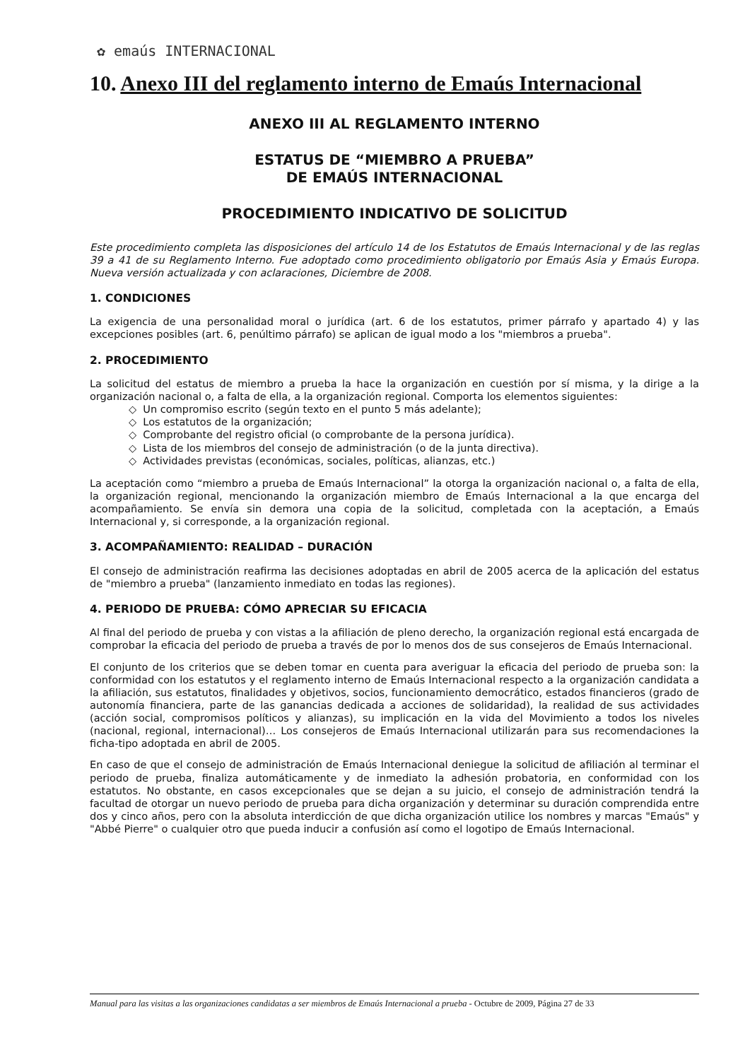✿ emaús INTERNACIONAL
10. Anexo III del reglamento interno de Emaús Internacional
ANEXO III AL REGLAMENTO INTERNO
ESTATUS DE “MIEMBRO A PRUEBA”
DE EMAÚS INTERNACIONAL
PROCEDIMIENTO INDICATIVO DE SOLICITUD
Este procedimiento completa las disposiciones del artículo 14 de los Estatutos de Emaús Internacional y de las reglas 39 a 41 de su Reglamento Interno. Fue adoptado como procedimiento obligatorio por Emaús Asia y Emaús Europa. Nueva versión actualizada y con aclaraciones, Diciembre de 2008.
1. CONDICIONES
La exigencia de una personalidad moral o jurídica (art. 6 de los estatutos, primer párrafo y apartado 4) y las excepciones posibles (art. 6, penúltimo párrafo) se aplican de igual modo a los "miembros a prueba".
2. PROCEDIMIENTO
La solicitud del estatus de miembro a prueba la hace la organización en cuestión por sí misma, y la dirige a la organización nacional o, a falta de ella, a la organización regional. Comporta los elementos siguientes:
◇ Un compromiso escrito (según texto en el punto 5 más adelante);
◇ Los estatutos de la organización;
◇ Comprobante del registro oficial (o comprobante de la persona jurídica).
◇ Lista de los miembros del consejo de administración (o de la junta directiva).
◇ Actividades previstas (económicas, sociales, políticas, alianzas, etc.)
La aceptación como “miembro a prueba de Emaús Internacional” la otorga la organización nacional o, a falta de ella, la organización regional, mencionando la organización miembro de Emaús Internacional a la que encarga del acompañamiento. Se envía sin demora una copia de la solicitud, completada con la aceptación, a Emaús Internacional y, si corresponde, a la organización regional.
3. ACOMPAÑAMIENTO: REALIDAD – DURACIÓN
El consejo de administración reafirma las decisiones adoptadas en abril de 2005 acerca de la aplicación del estatus de "miembro a prueba" (lanzamiento inmediato en todas las regiones).
4. PERIODO DE PRUEBA: CÓMO APRECIAR SU EFICACIA
Al final del periodo de prueba y con vistas a la afiliación de pleno derecho, la organización regional está encargada de comprobar la eficacia del periodo de prueba a través de por lo menos dos de sus consejeros de Emaús Internacional.
El conjunto de los criterios que se deben tomar en cuenta para averiguar la eficacia del periodo de prueba son: la conformidad con los estatutos y el reglamento interno de Emaús Internacional respecto a la organización candidata a la afiliación, sus estatutos, finalidades y objetivos, socios, funcionamiento democrático, estados financieros (grado de autonomía financiera, parte de las ganancias dedicada a acciones de solidaridad), la realidad de sus actividades (acción social, compromisos políticos y alianzas), su implicación en la vida del Movimiento a todos los niveles (nacional, regional, internacional)… Los consejeros de Emaús Internacional utilizarán para sus recomendaciones la ficha-tipo adoptada en abril de 2005.
En caso de que el consejo de administración de Emaús Internacional deniegue la solicitud de afiliación al terminar el periodo de prueba, finaliza automáticamente y de inmediato la adhesión probatoria, en conformidad con los estatutos. No obstante, en casos excepcionales que se dejan a su juicio, el consejo de administración tendrá la facultad de otorgar un nuevo periodo de prueba para dicha organización y determinar su duración comprendida entre dos y cinco años, pero con la absoluta interdicción de que dicha organización utilice los nombres y marcas "Emaús" y "Abbé Pierre" o cualquier otro que pueda inducir a confusión así como el logotipo de Emaús Internacional.
Manual para las visitas a las organizaciones candidatas a ser miembros de Emaús Internacional a prueba - Octubre de 2009, Página 27 de 33